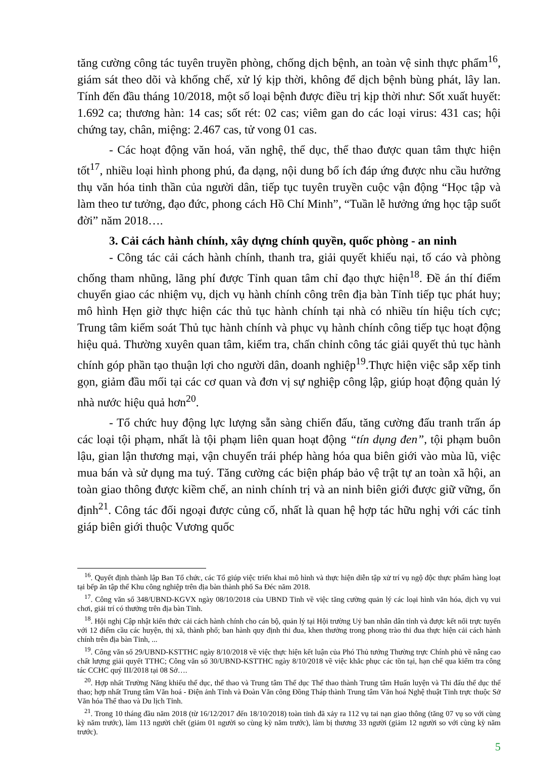tăng cường công tác tuyên truyền phòng, chống dịch bệnh, an toàn vệ sinh thực phẩm<sup>16</sup>, giám sát theo dõi và khống chế, xử lý kịp thời, không để dịch bệnh bùng phát, lây lan. Tính đến đầu tháng 10/2018, một số loại bệnh được điều trị kịp thời như: Sốt xuất huyết: 1.692 ca; thương hàn: 14 cas; sốt rét: 02 cas; viêm gan do các loại virus: 431 cas; hội chứng tay, chân, miệng: 2.467 cas, tử vong 01 cas.
- Các hoạt động văn hoá, văn nghệ, thể dục, thể thao được quan tâm thực hiện tốt<sup>17</sup>, nhiều loại hình phong phú, đa dạng, nội dung bổ ích đáp ứng được nhu cầu hưởng thụ văn hóa tinh thần của người dân, tiếp tục tuyên truyền cuộc vận động “Học tập và làm theo tư tưởng, đạo đức, phong cách Hồ Chí Minh”, “Tuần lễ hưởng ứng học tập suốt đời” năm 2018….
3. Cải cách hành chính, xây dựng chính quyền, quốc phòng - an ninh
- Công tác cải cách hành chính, thanh tra, giải quyết khiếu nại, tố cáo và phòng chống tham nhũng, lãng phí được Tỉnh quan tâm chỉ đạo thực hiện<sup>18</sup>. Đề án thí điểm chuyển giao các nhiệm vụ, dịch vụ hành chính công trên địa bàn Tỉnh tiếp tục phát huy; mô hình Hẹn giờ thực hiện các thủ tục hành chính tại nhà có nhiều tín hiệu tích cực; Trung tâm kiểm soát Thủ tục hành chính và phục vụ hành chính công tiếp tục hoạt động hiệu quả. Thường xuyên quan tâm, kiểm tra, chấn chỉnh công tác giải quyết thủ tục hành chính góp phần tạo thuận lợi cho người dân, doanh nghiệp<sup>19</sup>.Thực hiện việc sắp xếp tinh gọn, giảm đầu mối tại các cơ quan và đơn vị sự nghiệp công lập, giúp hoạt động quản lý nhà nước hiệu quả hơn<sup>20</sup>.
- Tổ chức huy động lực lượng sẵn sàng chiến đấu, tăng cường đấu tranh trấn áp các loại tội phạm, nhất là tội phạm liên quan hoạt động “tín dụng đen”, tội phạm buôn lậu, gian lận thương mại, vận chuyển trái phép hàng hóa qua biên giới vào mùa lũ, việc mua bán và sử dụng ma tuý. Tăng cường các biện pháp bảo vệ trật tự an toàn xã hội, an toàn giao thông được kiềm chế, an ninh chính trị và an ninh biên giới được giữ vững, ổn định<sup>21</sup>. Công tác đối ngoại được củng cố, nhất là quan hệ hợp tác hữu nghị với các tỉnh giáp biên giới thuộc Vương quốc
<sup>16</sup>. Quyết định thành lập Ban Tổ chức, các Tổ giúp việc triển khai mô hình và thực hiện diễn tập xử trí vụ ngộ độc thực phẩm hàng loạt tại bếp ăn tập thể Khu công nghiệp trên địa bàn thành phố Sa Đéc năm 2018.
<sup>17</sup>. Công văn số 348/UBND-KGVX ngày 08/10/2018 của UBND Tỉnh về việc tăng cường quản lý các loại hình văn hóa, dịch vụ vui chơi, giải trí có thưởng trên địa bàn Tỉnh.
<sup>18</sup>. Hội nghị Cập nhật kiến thức cải cách hành chính cho cán bộ, quản lý tại Hội trường Uỷ ban nhân dân tỉnh và được kết nối trực tuyến với 12 điểm cầu các huyện, thị xã, thành phố; ban hành quy định thi đua, khen thưởng trong phong trào thi đua thực hiện cải cách hành chính trên địa bàn Tỉnh, ...
<sup>19</sup>. Công văn số 29/UBND-KSTTHC ngày 8/10/2018 về việc thực hiện kết luận của Phó Thủ tướng Thường trực Chính phủ về nâng cao chất lượng giải quyết TTHC; Công văn số 30/UBND-KSTTHC ngày 8/10/2018 về việc khắc phục các tồn tại, hạn chế qua kiểm tra công tác CCHC quý III/2018 tại 08 Sở….
<sup>20</sup>. Hợp nhất Trường Năng khiếu thể dục, thể thao và Trung tâm Thể dục Thể thao thành Trung tâm Huấn luyện và Thi đấu thể dục thể thao; hợp nhất Trung tâm Văn hoá - Điện ảnh Tỉnh và Đoàn Văn công Đồng Tháp thành Trung tâm Văn hoá Nghệ thuật Tỉnh trực thuộc Sở Văn hóa Thể thao và Du lịch Tỉnh.
<sup>21</sup>. Trong 10 tháng đầu năm 2018 (từ 16/12/2017 đến 18/10/2018) toàn tỉnh đã xảy ra 112 vụ tai nạn giao thông (tăng 07 vụ so với cùng kỳ năm trước), làm 113 người chết (giảm 01 người so cùng kỳ năm trước), làm bị thương 33 người (giảm 12 người so với cùng kỳ năm trước).
5